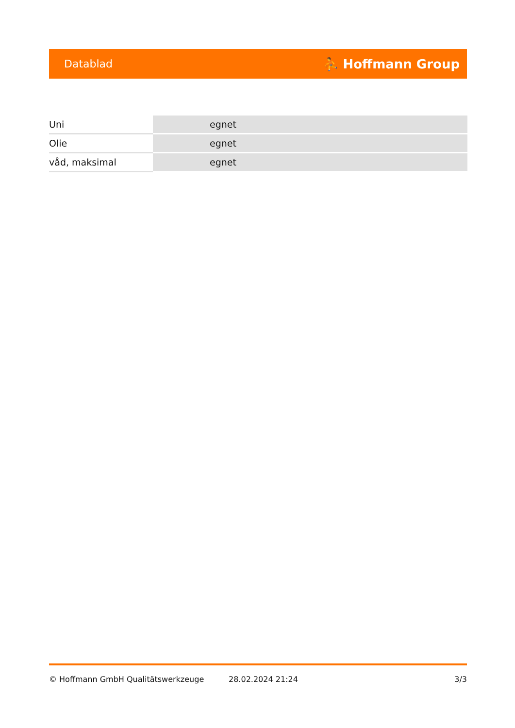Datablad ⛹ Hoffmann Group
| Uni | egnet |
| Olie | egnet |
| våd, maksimal | egnet |
© Hoffmann GmbH Qualitätswerkzeuge 28.02.2024 21:24 3/3